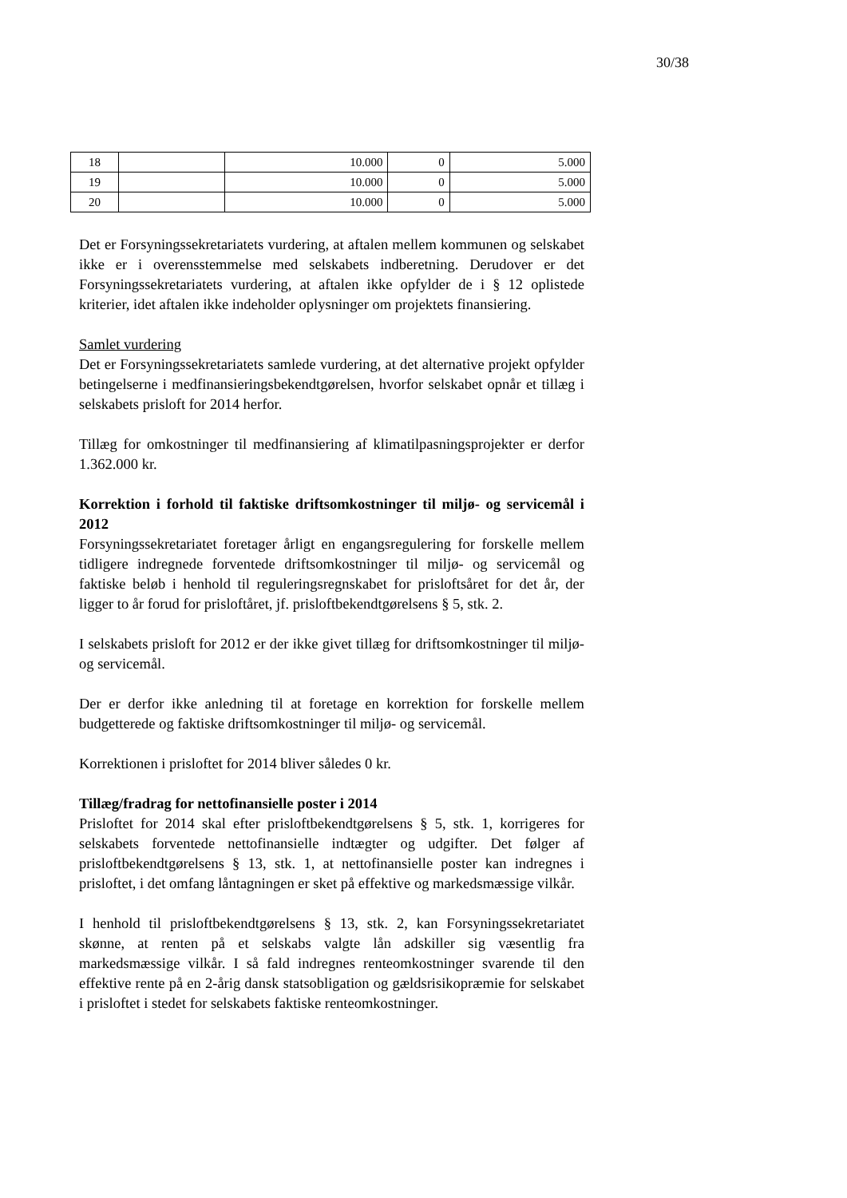30/38
| 18 | | 10.000 | 0 | 5.000 |
| 19 | | 10.000 | 0 | 5.000 |
| 20 | | 10.000 | 0 | 5.000 |
Det er Forsyningssekretariatets vurdering, at aftalen mellem kommunen og selskabet ikke er i overensstemmelse med selskabets indberetning. Derudover er det Forsyningssekretariatets vurdering, at aftalen ikke opfylder de i § 12 oplistede kriterier, idet aftalen ikke indeholder oplysninger om projektets finansiering.
Samlet vurdering
Det er Forsyningssekretariatets samlede vurdering, at det alternative projekt opfylder betingelserne i medfinansieringsbekendtgørelsen, hvorfor selskabet opnår et tillæg i selskabets prisloft for 2014 herfor.
Tillæg for omkostninger til medfinansiering af klimatilpasningsprojekter er derfor 1.362.000 kr.
Korrektion i forhold til faktiske driftsomkostninger til miljø- og servicemål i 2012
Forsyningssekretariatet foretager årligt en engangsregulering for forskelle mellem tidligere indregnede forventede driftsomkostninger til miljø- og servicemål og faktiske beløb i henhold til reguleringsregnskabet for prisloftsåret for det år, der ligger to år forud for prisloftåret, jf. prisloftbekendtgørelsens § 5, stk. 2.
I selskabets prisloft for 2012 er der ikke givet tillæg for driftsomkostninger til miljø- og servicemål.
Der er derfor ikke anledning til at foretage en korrektion for forskelle mellem budgetterede og faktiske driftsomkostninger til miljø- og servicemål.
Korrektionen i prisloftet for 2014 bliver således 0 kr.
Tillæg/fradrag for nettofinansielle poster i 2014
Prisloftet for 2014 skal efter prisloftbekendtgørelsens § 5, stk. 1, korrigeres for selskabets forventede nettofinansielle indtægter og udgifter. Det følger af prisloftbekendtgørelsens § 13, stk. 1, at nettofinansielle poster kan indregnes i prisloftet, i det omfang låntagningen er sket på effektive og markedsmæssige vilkår.
I henhold til prisloftbekendtgørelsens § 13, stk. 2, kan Forsyningssekretariatet skønne, at renten på et selskabs valgte lån adskiller sig væsentlig fra markedsmæssige vilkår. I så fald indregnes renteomkostninger svarende til den effektive rente på en 2-årig dansk statsobligation og gældsrisikopræmie for selskabet i prisloftet i stedet for selskabets faktiske renteomkostninger.